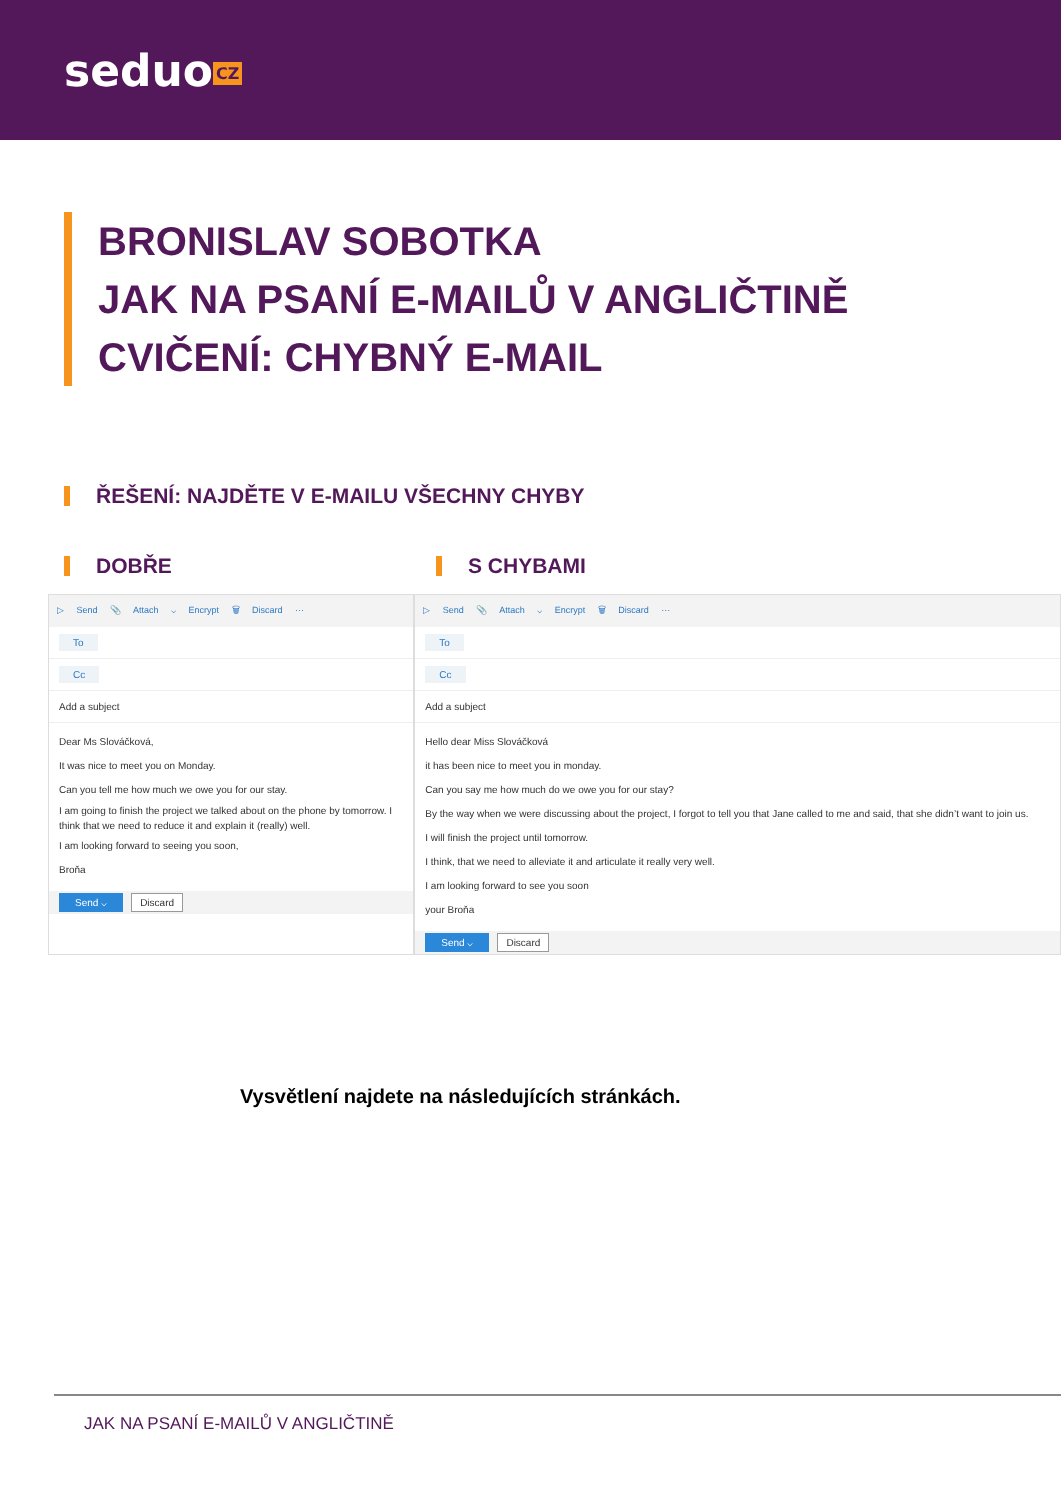seduo CZ
BRONISLAV SOBOTKA
JAK NA PSANÍ E-MAILŮ V ANGLIČTINĚ
CVIČENÍ: CHYBNÝ E-MAIL
ŘEŠENÍ: NAJDĚTE V E-MAILU VŠECHNY CHYBY
DOBŘE S CHYBAMI
▷ Send 📎 Attach ⌵ Encrypt 🗑 Discard ···
To
Cc
Add a subject
Dear Ms Slováčková,
It was nice to meet you on Monday.
Can you tell me how much we owe you for our stay.
I am going to finish the project we talked about on the phone by tomorrow. I think that we need to reduce it and explain it (really) well.
I am looking forward to seeing you soon,
Broňa
Send ⌵ Discard
▷ Send 📎 Attach ⌵ Encrypt 🗑 Discard ···
To
Cc
Add a subject
Hello dear Miss Slováčková
it has been nice to meet you in monday.
Can you say me how much do we owe you for our stay?
By the way when we were discussing about the project, I forgot to tell you that Jane called to me and said, that she didn’t want to join us.
I will finish the project until tomorrow.
I think, that we need to alleviate it and articulate it really very well.
I am looking forward to see you soon
your Broňa
Send ⌵ Discard
Vysvětlení najdete na následujících stránkách.
JAK NA PSANÍ E-MAILŮ V ANGLIČTINĚ